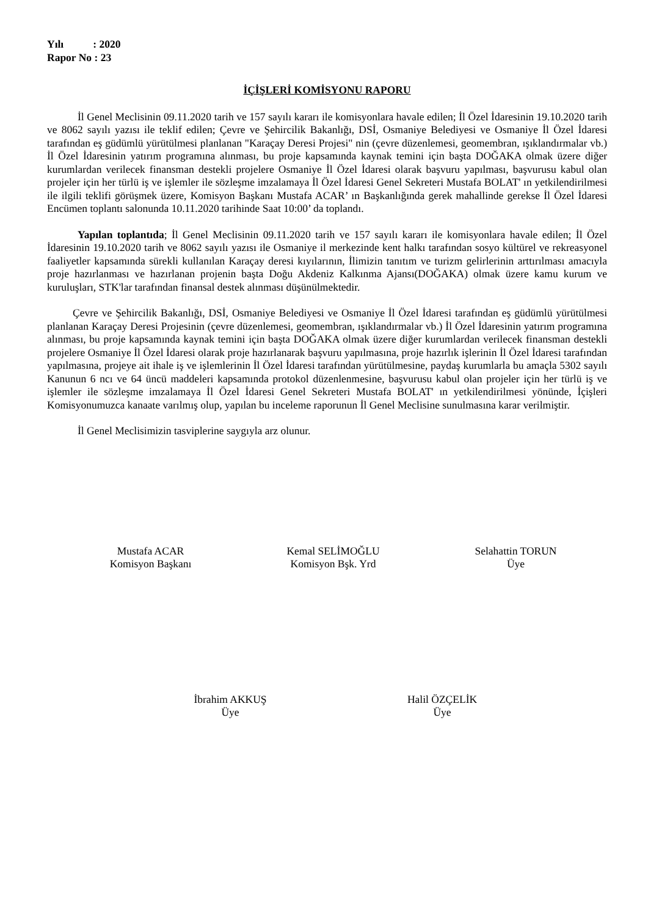Yılı : 2020
Rapor No : 23
İÇİŞLERİ KOMİSYONU RAPORU
İl Genel Meclisinin 09.11.2020 tarih ve 157 sayılı kararı ile komisyonlara havale edilen; İl Özel İdaresinin 19.10.2020 tarih ve 8062 sayılı yazısı ile teklif edilen; Çevre ve Şehircilik Bakanlığı, DSİ, Osmaniye Belediyesi ve Osmaniye İl Özel İdaresi tarafından eş güdümlü yürütülmesi planlanan "Karaçay Deresi Projesi" nin (çevre düzenlemesi, geomembran, ışıklandırmalar vb.) İl Özel İdaresinin yatırım programına alınması, bu proje kapsamında kaynak temini için başta DOĞAKA olmak üzere diğer kurumlardan verilecek finansman destekli projelere Osmaniye İl Özel İdaresi olarak başvuru yapılması, başvurusu kabul olan projeler için her türlü iş ve işlemler ile sözleşme imzalamaya İl Özel İdaresi Genel Sekreteri Mustafa BOLAT' ın yetkilendirilmesi ile ilgili teklifi görüşmek üzere, Komisyon Başkanı Mustafa ACAR’ ın Başkanlığında gerek mahallinde gerekse İl Özel İdaresi Encümen toplantı salonunda 10.11.2020 tarihinde Saat 10:00’ da toplandı.
Yapılan toplantıda; İl Genel Meclisinin 09.11.2020 tarih ve 157 sayılı kararı ile komisyonlara havale edilen; İl Özel İdaresinin 19.10.2020 tarih ve 8062 sayılı yazısı ile Osmaniye il merkezinde kent halkı tarafından sosyo kültürel ve rekreasyonel faaliyetler kapsamında sürekli kullanılan Karaçay deresi kıyılarının, İlimizin tanıtım ve turizm gelirlerinin arttırılması amacıyla proje hazırlanması ve hazırlanan projenin başta Doğu Akdeniz Kalkınma Ajansı(DOĞAKA) olmak üzere kamu kurum ve kuruluşları, STK'lar tarafından finansal destek alınması düşünülmektedir.
Çevre ve Şehircilik Bakanlığı, DSİ, Osmaniye Belediyesi ve Osmaniye İl Özel İdaresi tarafından eş güdümlü yürütülmesi planlanan Karaçay Deresi Projesinin (çevre düzenlemesi, geomembran, ışıklandırmalar vb.) İl Özel İdaresinin yatırım programına alınması, bu proje kapsamında kaynak temini için başta DOĞAKA olmak üzere diğer kurumlardan verilecek finansman destekli projelere Osmaniye İl Özel İdaresi olarak proje hazırlanarak başvuru yapılmasına, proje hazırlık işlerinin İl Özel İdaresi tarafından yapılmasına, projeye ait ihale iş ve işlemlerinin İl Özel İdaresi tarafından yürütülmesine, paydaş kurumlarla bu amaçla 5302 sayılı Kanunun 6 ncı ve 64 üncü maddeleri kapsamında protokol düzenlenmesine, başvurusu kabul olan projeler için her türlü iş ve işlemler ile sözleşme imzalamaya İl Özel İdaresi Genel Sekreteri Mustafa BOLAT' ın yetkilendirilmesi yönünde, İçişleri Komisyonumuzca kanaate varılmış olup, yapılan bu inceleme raporunun İl Genel Meclisine sunulmasına karar verilmiştir.
İl Genel Meclisimizin tasviplerine saygıyla arz olunur.
Mustafa ACAR
Komisyon Başkanı
Kemal SELİMOĞLU
Komisyon Bşk. Yrd
Selahattin TORUN
Üye
İbrahim AKKUŞ
Üye
Halil ÖZÇELİK
Üye